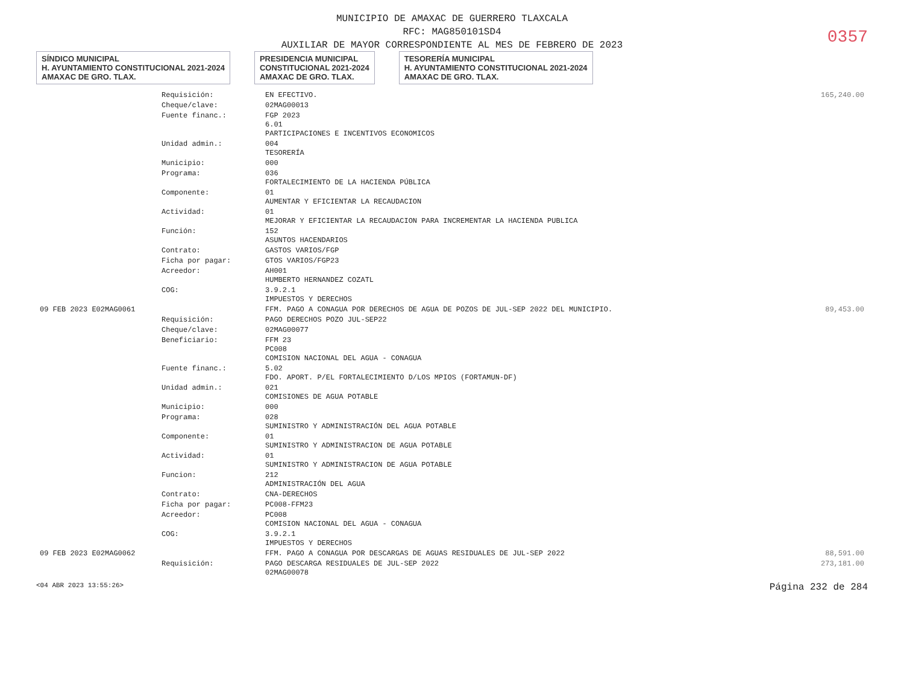MUNICIPIO DE AMAXAC DE GUERRERO TLAXCALA
RFC: MAG850101SD4
AUXILIAR DE MAYOR CORRESPONDIENTE AL MES DE FEBRERO DE 2023
0357
SÍNDICO MUNICIPAL
H. AYUNTAMIENTO CONSTITUCIONAL 2021-2024
AMAXAC DE GRO. TLAX.
PRESIDENCIA MUNICIPAL
CONSTITUCIONAL 2021-2024
AMAXAC DE GRO. TLAX.
TESORERÍA MUNICIPAL
H. AYUNTAMIENTO CONSTITUCIONAL 2021-2024
AMAXAC DE GRO. TLAX.
| | Requisición: | EN EFECTIVO. | 165,240.00 |
| | Cheque/clave: | 02MAG00013 | |
| | Fuente financ.: | FGP 2023 6.01 PARTICIPACIONES E INCENTIVOS ECONOMICOS | |
| | Unidad admin.: | 004 TESORERÍA | |
| | Municipio: | 000 | |
| | Programa: | 036 FORTALECIMIENTO DE LA HACIENDA PÚBLICA | |
| | Componente: | 01 AUMENTAR Y EFICIENTAR LA RECAUDACION | |
| | Actividad: | 01 MEJORAR Y EFICIENTAR LA RECAUDACION PARA INCREMENTAR LA HACIENDA PUBLICA | |
| | Función: | 152 ASUNTOS HACENDARIOS | |
| | Contrato: | GASTOS VARIOS/FGP | |
| | Ficha por pagar: | GTOS VARIOS/FGP23 | |
| | Acreedor: | AH001 HUMBERTO HERNANDEZ COZATL | |
| | COG: | 3.9.2.1 IMPUESTOS Y DERECHOS | |
| 09 FEB 2023 E02MAG0061 | | FFM. PAGO A CONAGUA POR DERECHOS DE AGUA DE POZOS DE JUL-SEP 2022 DEL MUNICIPIO. | 89,453.00 |
| | Requisición: | PAGO DERECHOS POZO JUL-SEP22 | |
| | Cheque/clave: | 02MAG00077 | |
| | Beneficiario: | FFM 23 PC008 COMISION NACIONAL DEL AGUA - CONAGUA | |
| | Fuente financ.: | 5.02 FDO. APORT. P/EL FORTALECIMIENTO D/LOS MPIOS (FORTAMUN-DF) | |
| | Unidad admin.: | 021 COMISIONES DE AGUA POTABLE | |
| | Municipio: | 000 | |
| | Programa: | 028 SUMINISTRO Y ADMINISTRACIÓN DEL AGUA POTABLE | |
| | Componente: | 01 SUMINISTRO Y ADMINISTRACION DE AGUA POTABLE | |
| | Actividad: | 01 SUMINISTRO Y ADMINISTRACION DE AGUA POTABLE | |
| | Funcion: | 212 ADMINISTRACIÓN DEL AGUA | |
| | Contrato: | CNA-DERECHOS | |
| | Ficha por pagar: | PC008-FFM23 | |
| | Acreedor: | PC008 COMISION NACIONAL DEL AGUA - CONAGUA | |
| | COG: | 3.9.2.1 IMPUESTOS Y DERECHOS | |
| 09 FEB 2023 E02MAG0062 | | FFM. PAGO A CONAGUA POR DESCARGAS DE AGUAS RESIDUALES DE JUL-SEP 2022 | 88,591.00 |
| | Requisición: | PAGO DESCARGA RESIDUALES DE JUL-SEP 2022 02MAG00078 | 273,181.00 |
<04 ABR 2023 13:55:26> Página 232 de 284